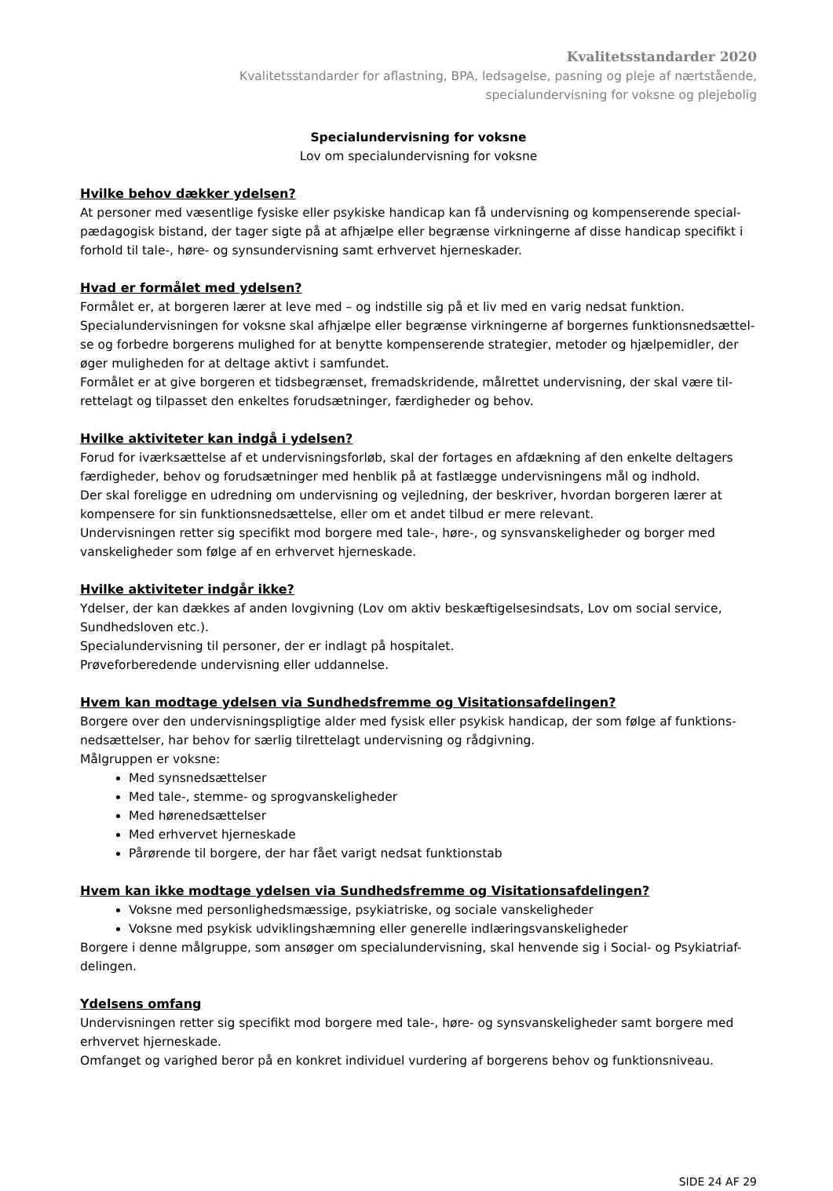Kvalitetsstandarder 2020
Kvalitetsstandarder for aflastning, BPA, ledsagelse, pasning og pleje af nærtstående,
specialundervisning for voksne og plejebolig
Specialundervisning for voksne
Lov om specialundervisning for voksne
Hvilke behov dækker ydelsen?
At personer med væsentlige fysiske eller psykiske handicap kan få undervisning og kompenserende special-pædagogisk bistand, der tager sigte på at afhjælpe eller begrænse virkningerne af disse handicap specifikt i forhold til tale-, høre- og synsundervisning samt erhvervet hjerneskader.
Hvad er formålet med ydelsen?
Formålet er, at borgeren lærer at leve med – og indstille sig på et liv med en varig nedsat funktion.
Specialundervisningen for voksne skal afhjælpe eller begrænse virkningerne af borgernes funktionsnedsættel-se og forbedre borgerens mulighed for at benytte kompenserende strategier, metoder og hjælpemidler, der øger muligheden for at deltage aktivt i samfundet.
Formålet er at give borgeren et tidsbegrænset, fremadskridende, målrettet undervisning, der skal være til-rettelagt og tilpasset den enkeltes forudsætninger, færdigheder og behov.
Hvilke aktiviteter kan indgå i ydelsen?
Forud for iværksættelse af et undervisningsforløb, skal der fortages en afdækning af den enkelte deltagers færdigheder, behov og forudsætninger med henblik på at fastlægge undervisningens mål og indhold.
Der skal foreligge en udredning om undervisning og vejledning, der beskriver, hvordan borgeren lærer at kompensere for sin funktionsnedsættelse, eller om et andet tilbud er mere relevant.
Undervisningen retter sig specifikt mod borgere med tale-, høre-, og synsvanskeligheder og borger med vanskeligheder som følge af en erhvervet hjerneskade.
Hvilke aktiviteter indgår ikke?
Ydelser, der kan dækkes af anden lovgivning (Lov om aktiv beskæftigelsesindsats, Lov om social service, Sundhedsloven etc.).
Specialundervisning til personer, der er indlagt på hospitalet.
Prøveforberedende undervisning eller uddannelse.
Hvem kan modtage ydelsen via Sundhedsfremme og Visitationsafdelingen?
Borgere over den undervisningspligtige alder med fysisk eller psykisk handicap, der som følge af funktions-nedsættelser, har behov for særlig tilrettelagt undervisning og rådgivning.
Målgruppen er voksne:
Med synsnedsættelser
Med tale-, stemme- og sprogvanskeligheder
Med hørenedsættelser
Med erhvervet hjerneskade
Pårørende til borgere, der har fået varigt nedsat funktionstab
Hvem kan ikke modtage ydelsen via Sundhedsfremme og Visitationsafdelingen?
Voksne med personlighedsmæssige, psykiatriske, og sociale vanskeligheder
Voksne med psykisk udviklingshæmning eller generelle indlæringsvanskeligheder
Borgere i denne målgruppe, som ansøger om specialundervisning, skal henvende sig i Social- og Psykiatriaf-delingen.
Ydelsens omfang
Undervisningen retter sig specifikt mod borgere med tale-, høre- og synsvanskeligheder samt borgere med erhvervet hjerneskade.
Omfanget og varighed beror på en konkret individuel vurdering af borgerens behov og funktionsniveau.
SIDE 24 AF 29